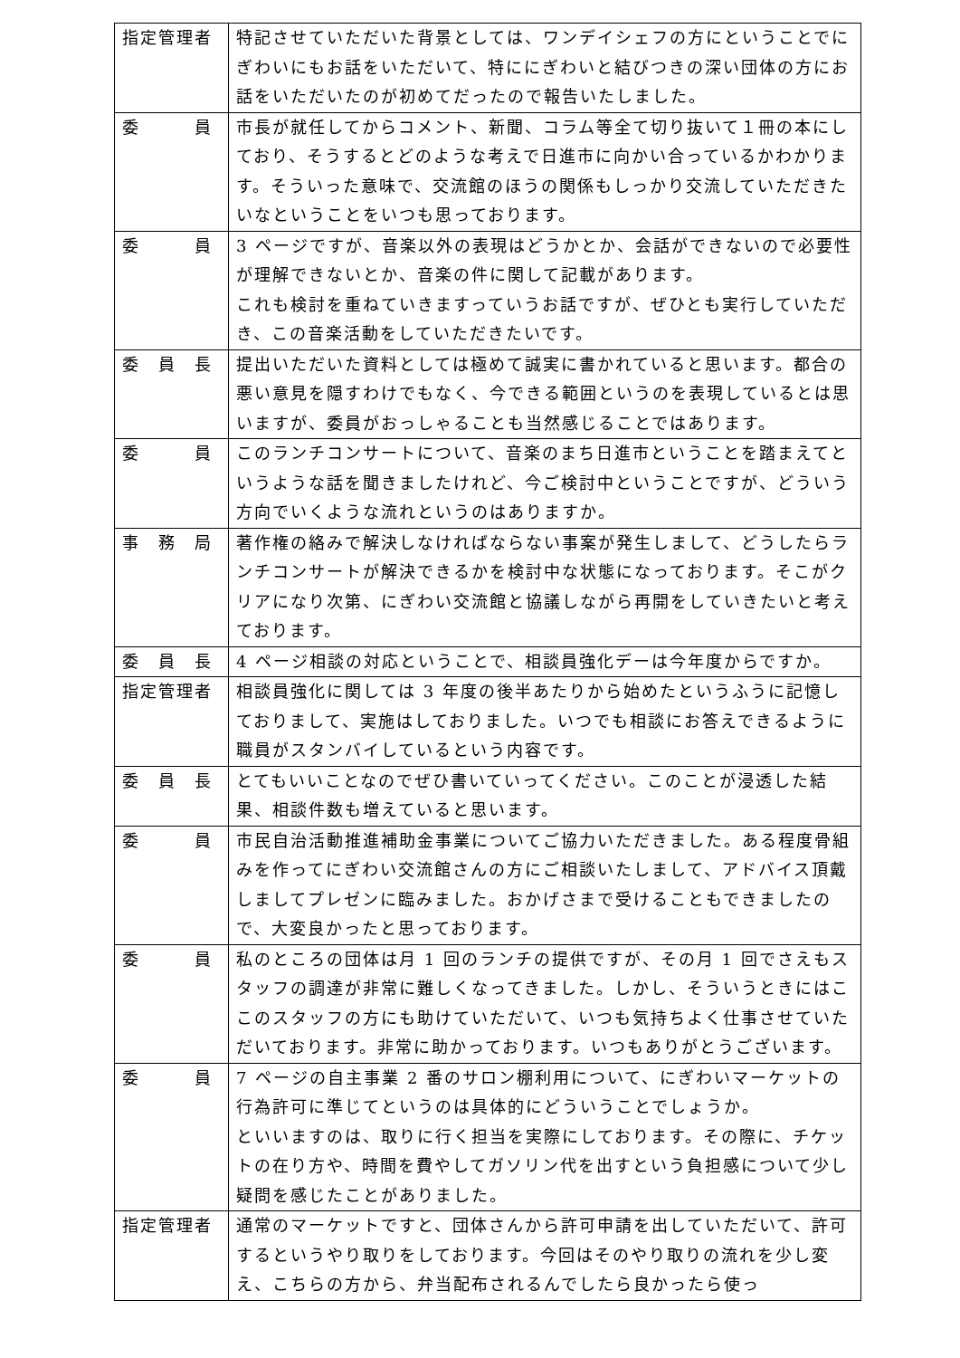| 指定管理者 | 特記させていただいた背景としては、ワンデイシェフの方にということでにぎわいにもお話をいただいて、特ににぎわいと結びつきの深い団体の方にお話をいただいたのが初めてだったので報告いたしました。 |
| 委 員 | 市長が就任してからコメント、新聞、コラム等全て切り抜いて１冊の本にしており、そうするとどのような考えで日進市に向かい合っているかわかります。そういった意味で、交流館のほうの関係もしっかり交流していただきたいなということをいつも思っております。 |
| 委 員 | 3 ページですが、音楽以外の表現はどうかとか、会話ができないので必要性が理解できないとか、音楽の件に関して記載があります。 これも検討を重ねていきますっていうお話ですが、ぜひとも実行していただき、この音楽活動をしていただきたいです。 |
| 委 員 長 | 提出いただいた資料としては極めて誠実に書かれていると思います。都合の悪い意見を隠すわけでもなく、今できる範囲というのを表現しているとは思いますが、委員がおっしゃることも当然感じることではあります。 |
| 委 員 | このランチコンサートについて、音楽のまち日進市ということを踏まえてというような話を聞きましたけれど、今ご検討中ということですが、どういう方向でいくような流れというのはありますか。 |
| 事 務 局 | 著作権の絡みで解決しなければならない事案が発生しまして、どうしたらランチコンサートが解決できるかを検討中な状態になっております。そこがクリアになり次第、にぎわい交流館と協議しながら再開をしていきたいと考えております。 |
| 委 員 長 | 4 ページ相談の対応ということで、相談員強化デーは今年度からですか。 |
| 指定管理者 | 相談員強化に関しては 3 年度の後半あたりから始めたというふうに記憶しておりまして、実施はしておりました。いつでも相談にお答えできるように職員がスタンバイしているという内容です。 |
| 委 員 長 | とてもいいことなのでぜひ書いていってください。このことが浸透した結果、相談件数も増えていると思います。 |
| 委 員 | 市民自治活動推進補助金事業についてご協力いただきました。ある程度骨組みを作ってにぎわい交流館さんの方にご相談いたしまして、アドバイス頂戴しましてプレゼンに臨みました。おかげさまで受けることもできましたので、大変良かったと思っております。 |
| 委 員 | 私のところの団体は月 1 回のランチの提供ですが、その月 1 回でさえもスタッフの調達が非常に難しくなってきました。しかし、そういうときにはここのスタッフの方にも助けていただいて、いつも気持ちよく仕事させていただいております。非常に助かっております。いつもありがとうございます。 |
| 委 員 | 7 ページの自主事業 2 番のサロン棚利用について、にぎわいマーケットの行為許可に準じてというのは具体的にどういうことでしょうか。 といいますのは、取りに行く担当を実際にしております。その際に、チケットの在り方や、時間を費やしてガソリン代を出すという負担感について少し疑問を感じたことがありました。 |
| 指定管理者 | 通常のマーケットですと、団体さんから許可申請を出していただいて、許可するというやり取りをしております。今回はそのやり取りの流れを少し変え、こちらの方から、弁当配布されるんでしたら良かったら使っ |